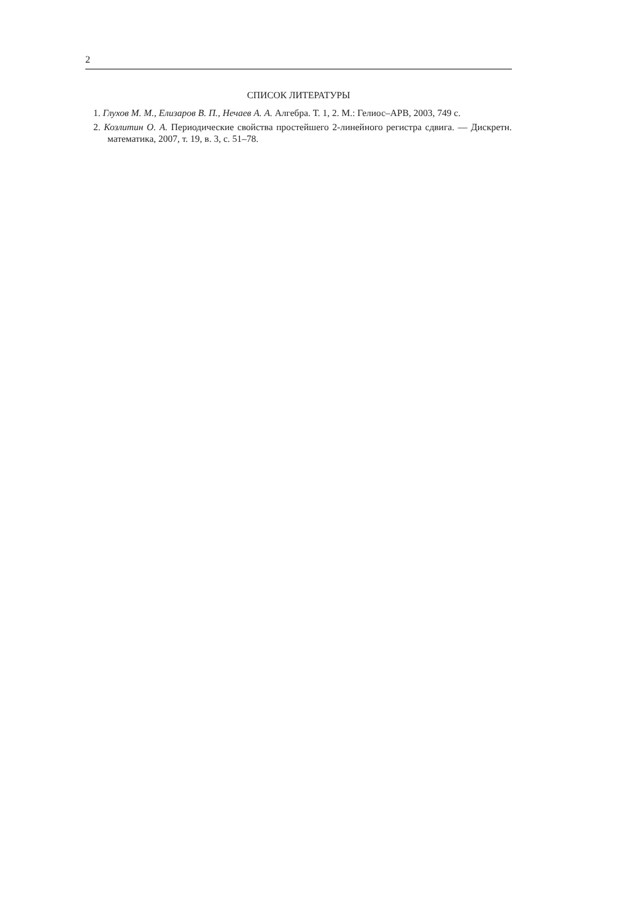2
СПИСОК ЛИТЕРАТУРЫ
1. Глухов М. М., Елизаров В. П., Нечаев А. А. Алгебра. Т. 1, 2. М.: Гелиос–АРВ, 2003, 749 с.
2. Козлитин О. А. Периодические свойства простейшего 2-линейного регистра сдвига. — Дискретн. математика, 2007, т. 19, в. 3, с. 51–78.